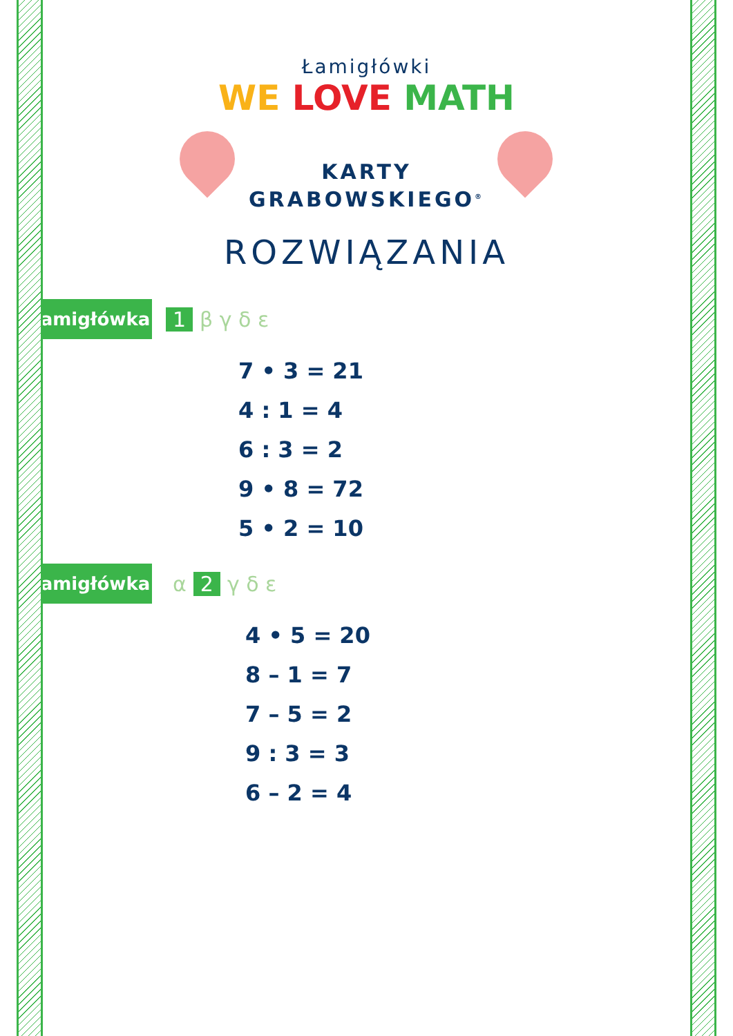Łamigłówki
WE LOVE MATH
KARTY
GRABOWSKIEGO<sup>®</sup>
ROZWIĄZANIA
Łamigłówka 1 β γ δ ε
7 • 3 = 21
4 : 1 = 4
6 : 3 = 2
9 • 8 = 72
5 • 2 = 10
Łamigłówka α 2 γ δ ε
4 • 5 = 20
8 – 1 = 7
7 – 5 = 2
9 : 3 = 3
6 – 2 = 4